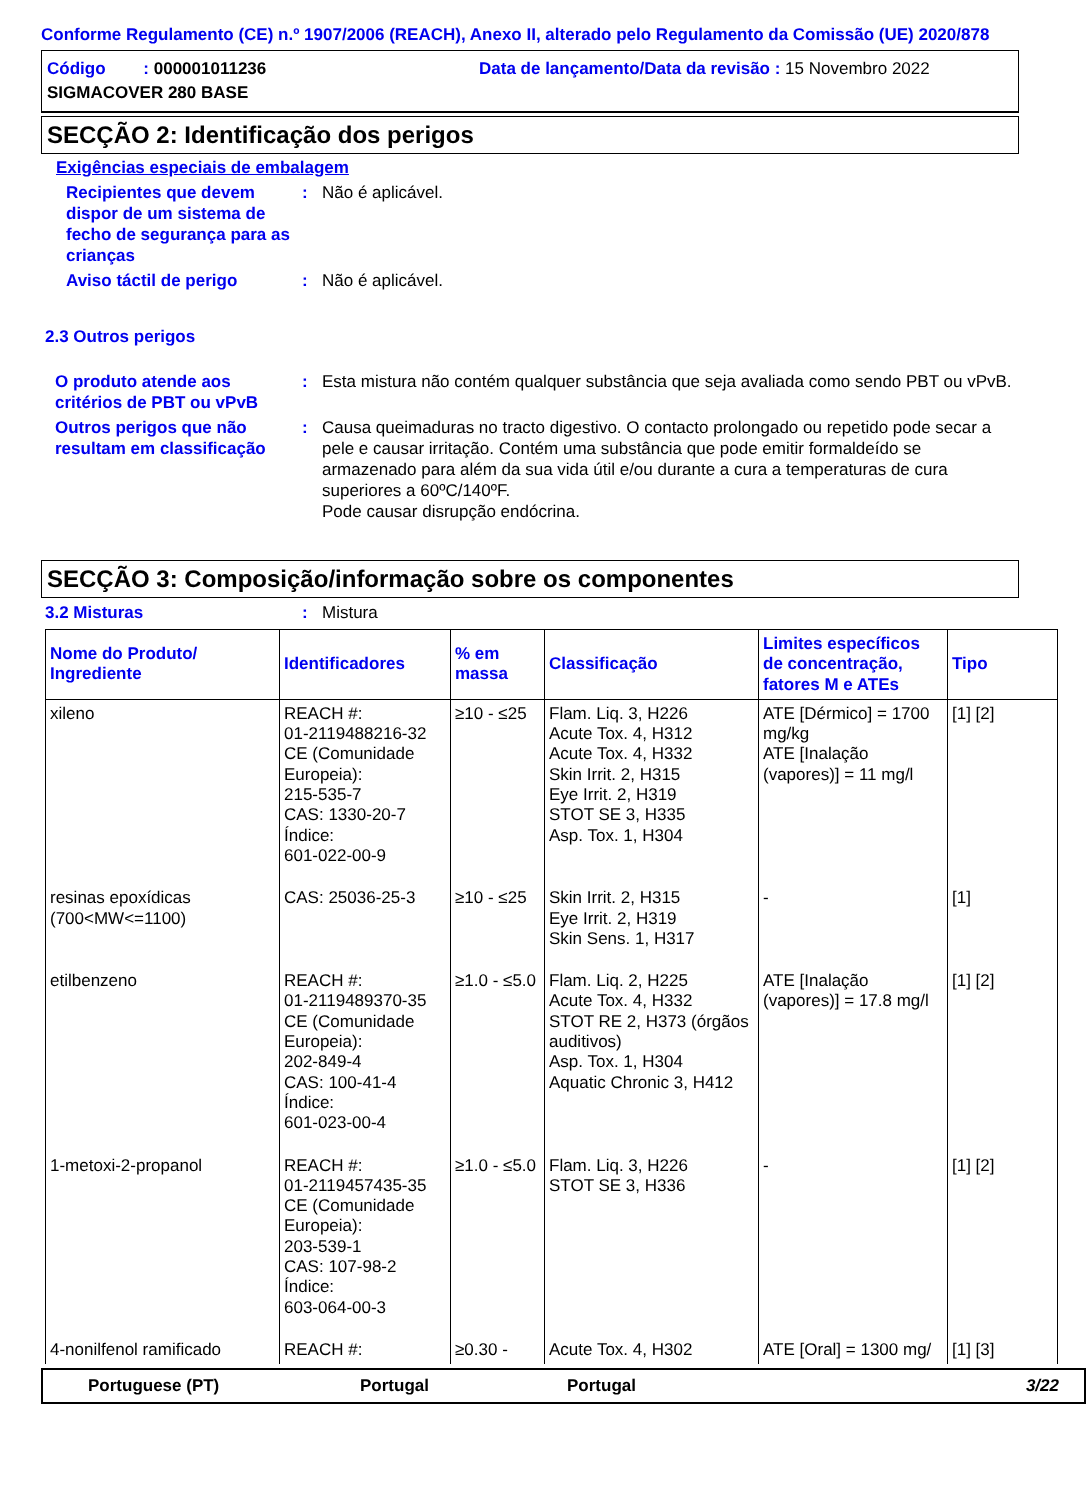Conforme Regulamento (CE) n.º 1907/2006 (REACH), Anexo II, alterado pelo Regulamento da Comissão (UE) 2020/878
Código : 000001011236
Data de lançamento/Data da revisão : 15 Novembro 2022
SIGMACOVER 280 BASE
SECÇÃO 2: Identificação dos perigos
Exigências especiais de embalagem
Recipientes que devem dispor de um sistema de fecho de segurança para as crianças
: Não é aplicável.
Aviso táctil de perigo : Não é aplicável.
2.3 Outros perigos
O produto atende aos critérios de PBT ou vPvB
: Esta mistura não contém qualquer substância que seja avaliada como sendo PBT ou vPvB.
Outros perigos que não resultam em classificação
: Causa queimaduras no tracto digestivo. O contacto prolongado ou repetido pode secar a pele e causar irritação. Contém uma substância que pode emitir formaldeído se armazenado para além da sua vida útil e/ou durante a cura a temperaturas de cura superiores a 60ºC/140ºF.
Pode causar disrupção endócrina.
SECÇÃO 3: Composição/informação sobre os componentes
3.2 Misturas : Mistura
| Nome do Produto/ Ingrediente | Identificadores | % em massa | Classificação | Limites específicos de concentração, fatores M e ATEs | Tipo |
| --- | --- | --- | --- | --- | --- |
| xileno | REACH #: 01-2119488216-32 CE (Comunidade Europeia): 215-535-7 CAS: 1330-20-7 Índice: 601-022-00-9 | ≥10 - ≤25 | Flam. Liq. 3, H226 Acute Tox. 4, H312 Acute Tox. 4, H332 Skin Irrit. 2, H315 Eye Irrit. 2, H319 STOT SE 3, H335 Asp. Tox. 1, H304 | ATE [Dérmico] = 1700 mg/kg ATE [Inalação (vapores)] = 11 mg/l | [1] [2] |
| resinas epoxídicas (700<MW<=1100) | CAS: 25036-25-3 | ≥10 - ≤25 | Skin Irrit. 2, H315 Eye Irrit. 2, H319 Skin Sens. 1, H317 | - | [1] |
| etilbenzeno | REACH #: 01-2119489370-35 CE (Comunidade Europeia): 202-849-4 CAS: 100-41-4 Índice: 601-023-00-4 | ≥1.0 - ≤5.0 | Flam. Liq. 2, H225 Acute Tox. 4, H332 STOT RE 2, H373 (órgãos auditivos) Asp. Tox. 1, H304 Aquatic Chronic 3, H412 | ATE [Inalação (vapores)] = 17.8 mg/l | [1] [2] |
| 1-metoxi-2-propanol | REACH #: 01-2119457435-35 CE (Comunidade Europeia): 203-539-1 CAS: 107-98-2 Índice: 603-064-00-3 | ≥1.0 - ≤5.0 | Flam. Liq. 3, H226 STOT SE 3, H336 | - | [1] [2] |
| 4-nonilfenol ramificado | REACH #: | ≥0.30 - | Acute Tox. 4, H302 | ATE [Oral] = 1300 mg/ | [1] [3] |
Portuguese (PT) Portugal Portugal 3/22